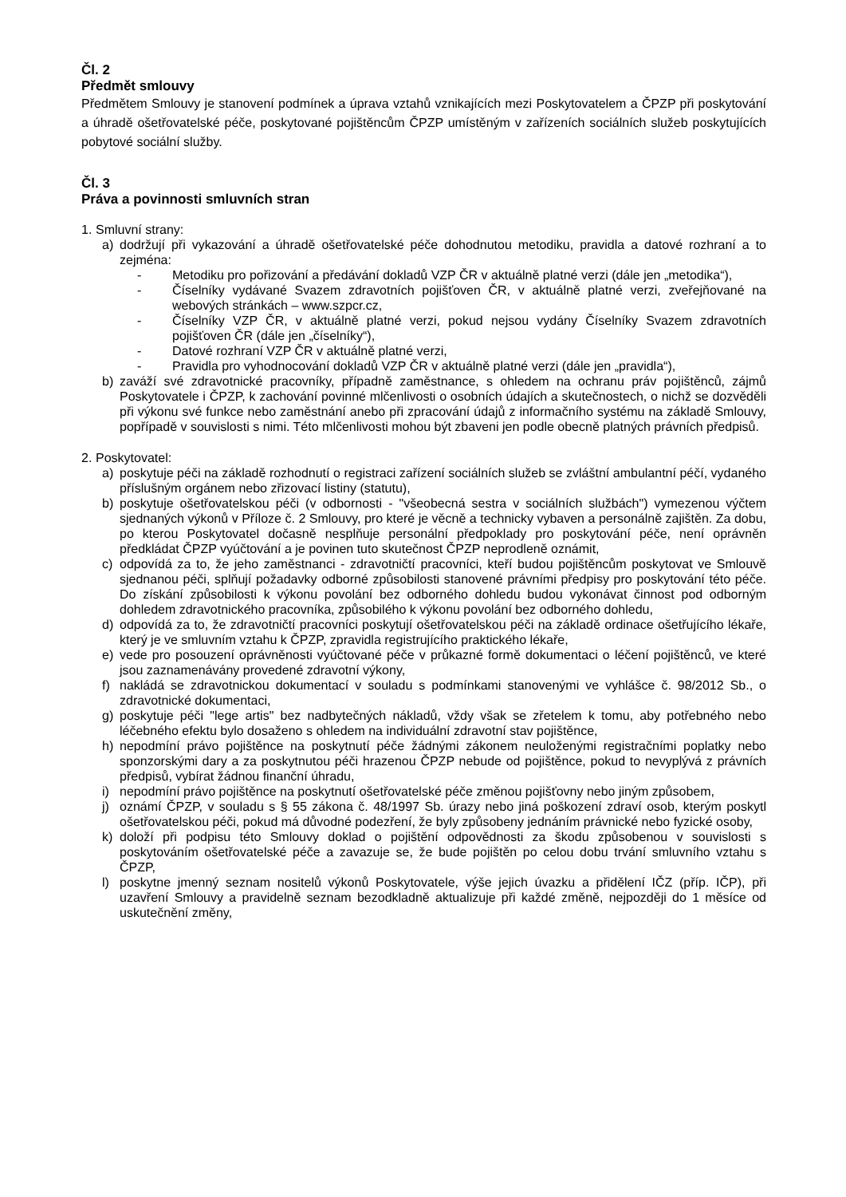Čl. 2
Předmět smlouvy
Předmětem Smlouvy je stanovení podmínek a úprava vztahů vznikajících mezi Poskytovatelem a ČPZP při poskytování a úhradě ošetřovatelské péče, poskytované pojištěncům ČPZP umístěným v zařízeních sociálních služeb poskytujících pobytové sociální služby.
Čl. 3
Práva a povinnosti smluvních stran
1. Smluvní strany:
a) dodržují při vykazování a úhradě ošetřovatelské péče dohodnutou metodiku, pravidla a datové rozhraní a to zejména:
- Metodiku pro pořizování a předávání dokladů VZP ČR v aktuálně platné verzi (dále jen „metodika“),
- Číselníky vydávané Svazem zdravotních pojišťoven ČR, v aktuálně platné verzi, zveřejňované na webových stránkách – www.szpcr.cz,
- Číselníky VZP ČR, v aktuálně platné verzi, pokud nejsou vydány Číselníky Svazem zdravotních pojišťoven ČR (dále jen „číselníky“),
- Datové rozhraní VZP ČR v aktuálně platné verzi,
- Pravidla pro vyhodnocování dokladů VZP ČR v aktuálně platné verzi (dále jen „pravidla“),
b) zaváží své zdravotnické pracovníky, případně zaměstnance, s ohledem na ochranu práv pojištěnců, zájmů Poskytovatele i ČPZP, k zachování povinné mlčenlivosti o osobních údajích a skutečnostech, o nichž se dozvěděli při výkonu své funkce nebo zaměstnání anebo při zpracování údajů z informačního systému na základě Smlouvy, popřípadě v souvislosti s nimi. Této mlčenlivosti mohou být zbaveni jen podle obecně platných právních předpisů.
2. Poskytovatel:
a) poskytuje péči na základě rozhodnutí o registraci zařízení sociálních služeb se zvláštní ambulantní péčí, vydaného příslušným orgánem nebo zřizovací listiny (statutu),
b) poskytuje ošetřovatelskou péči (v odbornosti - "všeobecná sestra v sociálních službách") vymezenou výčtem sjednaných výkonů v Příloze č. 2 Smlouvy, pro které je věcně a technicky vybaven a personálně zajištěn. Za dobu, po kterou Poskytovatel dočasně nesplňuje personální předpoklady pro poskytování péče, není oprávněn předkládat ČPZP vyúčtování a je povinen tuto skutečnost ČPZP neprodleně oznámit,
c) odpovídá za to, že jeho zaměstnanci - zdravotničtí pracovníci, kteří budou pojištěncům poskytovat ve Smlouvě sjednanou péči, splňují požadavky odborné způsobilosti stanovené právními předpisy pro poskytování této péče. Do získání způsobilosti k výkonu povolání bez odborného dohledu budou vykonávat činnost pod odborným dohledem zdravotnického pracovníka, způsobilého k výkonu povolání bez odborného dohledu,
d) odpovídá za to, že zdravotničtí pracovníci poskytují ošetřovatelskou péči na základě ordinace ošetřujícího lékaře, který je ve smluvním vztahu k ČPZP, zpravidla registrujícího praktického lékaře,
e) vede pro posouzení oprávněnosti vyúčtované péče v průkazné formě dokumentaci o léčení pojištěnců, ve které jsou zaznamenávány provedené zdravotní výkony,
f) nakládá se zdravotnickou dokumentací v souladu s podmínkami stanovenými ve vyhlášce č. 98/2012 Sb., o zdravotnické dokumentaci,
g) poskytuje péči "lege artis" bez nadbytečných nákladů, vždy však se zřetelem k tomu, aby potřebného nebo léčebného efektu bylo dosaženo s ohledem na individuální zdravotní stav pojištěnce,
h) nepodmíní právo pojištěnce na poskytnutí péče žádnými zákonem neuloženými registračními poplatky nebo sponzorskými dary a za poskytnutou péči hrazenou ČPZP nebude od pojištěnce, pokud to nevyplývá z právních předpisů, vybírat žádnou finanční úhradu,
i) nepodmíní právo pojištěnce na poskytnutí ošetřovatelské péče změnou pojišťovny nebo jiným způsobem,
j) oznámí ČPZP, v souladu s § 55 zákona č. 48/1997 Sb. úrazy nebo jiná poškození zdraví osob, kterým poskytl ošetřovatelskou péči, pokud má důvodné podezření, že byly způsobeny jednáním právnické nebo fyzické osoby,
k) doloží při podpisu této Smlouvy doklad o pojištění odpovědnosti za škodu způsobenou v souvislosti s poskytováním ošetřovatelské péče a zavazuje se, že bude pojištěn po celou dobu trvání smluvního vztahu s ČPZP,
l) poskytne jmenný seznam nositelů výkonů Poskytovatele, výše jejich úvazku a přidělení IČZ (příp. IČP), při uzavření Smlouvy a pravidelně seznam bezodkladně aktualizuje při každé změně, nejpozději do 1 měsíce od uskutečnění změny,